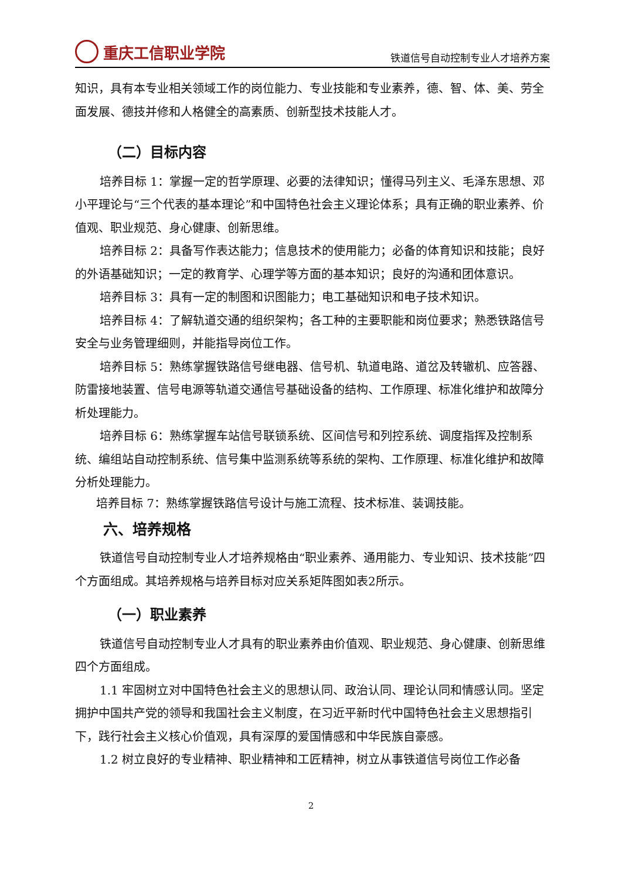重庆工信职业学院
铁道信号自动控制专业人才培养方案
知识，具有本专业相关领域工作的岗位能力、专业技能和专业素养，德、智、体、美、劳全面发展、德技并修和人格健全的高素质、创新型技术技能人才。
（二）目标内容
培养目标 1：掌握一定的哲学原理、必要的法律知识；懂得马列主义、毛泽东思想、邓小平理论与“三个代表的基本理论”和中国特色社会主义理论体系；具有正确的职业素养、价值观、职业规范、身心健康、创新思维。
培养目标 2：具备写作表达能力；信息技术的使用能力；必备的体育知识和技能；良好的外语基础知识；一定的教育学、心理学等方面的基本知识；良好的沟通和团体意识。
培养目标 3：具有一定的制图和识图能力；电工基础知识和电子技术知识。
培养目标 4：了解轨道交通的组织架构；各工种的主要职能和岗位要求；熟悉铁路信号安全与业务管理细则，并能指导岗位工作。
培养目标 5：熟练掌握铁路信号继电器、信号机、轨道电路、道岔及转辙机、应答器、防雷接地装置、信号电源等轨道交通信号基础设备的结构、工作原理、标准化维护和故障分析处理能力。
培养目标 6：熟练掌握车站信号联锁系统、区间信号和列控系统、调度指挥及控制系统、编组站自动控制系统、信号集中监测系统等系统的架构、工作原理、标准化维护和故障分析处理能力。
培养目标 7：熟练掌握铁路信号设计与施工流程、技术标准、装调技能。
六、培养规格
铁道信号自动控制专业人才培养规格由“职业素养、通用能力、专业知识、技术技能”四个方面组成。其培养规格与培养目标对应关系矩阵图如表2所示。
（一）职业素养
铁道信号自动控制专业人才具有的职业素养由价值观、职业规范、身心健康、创新思维四个方面组成。
1.1 牢固树立对中国特色社会主义的思想认同、政治认同、理论认同和情感认同。坚定拥护中国共产党的领导和我国社会主义制度，在习近平新时代中国特色社会主义思想指引下，践行社会主义核心价值观，具有深厚的爱国情感和中华民族自豪感。
1.2 树立良好的专业精神、职业精神和工匠精神，树立从事铁道信号岗位工作必备
2